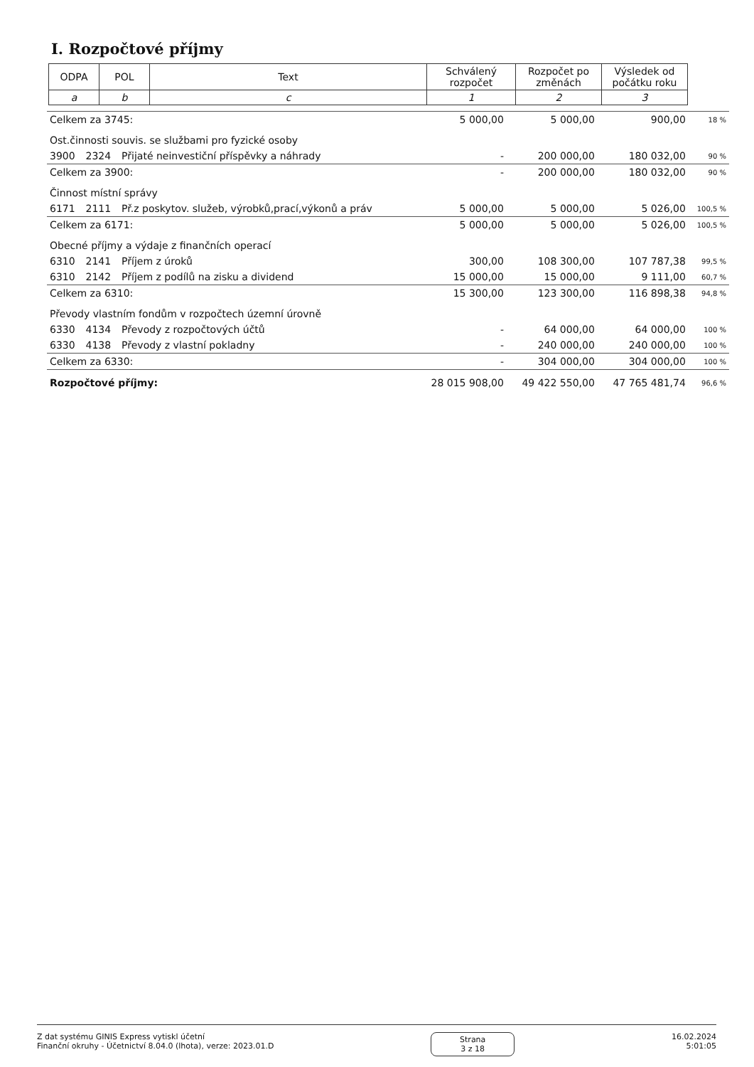I. Rozpočtové příjmy
| ODPA | POL | Text | Schválený rozpočet | Rozpočet po změnách | Výsledek od počátku roku |
| a | b | c | 1 | 2 | 3 |
| Celkem za 3745: | | | 5 000,00 | 5 000,00 | 900,00 | 18 % |
| Ost.činnosti souvis. se službami pro fyzické osoby | | | | | | |
| 3900 | 2324 | Přijaté neinvestiční příspěvky a náhrady | - | 200 000,00 | 180 032,00 | 90 % |
| Celkem za 3900: | | | - | 200 000,00 | 180 032,00 | 90 % |
| Činnost místní správy | | | | | | |
| 6171 | 2111 | Př.z poskytov. služeb, výrobků,prací,výkonů a práv | 5 000,00 | 5 000,00 | 5 026,00 | 100,5 % |
| Celkem za 6171: | | | 5 000,00 | 5 000,00 | 5 026,00 | 100,5 % |
| Obecné příjmy a výdaje z finančních operací | | | | | | |
| 6310 | 2141 | Příjem z úroků | 300,00 | 108 300,00 | 107 787,38 | 99,5 % |
| 6310 | 2142 | Příjem z podílů na zisku a dividend | 15 000,00 | 15 000,00 | 9 111,00 | 60,7 % |
| Celkem za 6310: | | | 15 300,00 | 123 300,00 | 116 898,38 | 94,8 % |
| Převody vlastním fondům v rozpočtech územní úrovně | | | | | | |
| 6330 | 4134 | Převody z rozpočtových účtů | - | 64 000,00 | 64 000,00 | 100 % |
| 6330 | 4138 | Převody z vlastní pokladny | - | 240 000,00 | 240 000,00 | 100 % |
| Celkem za 6330: | | | - | 304 000,00 | 304 000,00 | 100 % |
| Rozpočtové příjmy: | | | 28 015 908,00 | 49 422 550,00 | 47 765 481,74 | 96,6 % |
Z dat systému GINIS Express vytiskl účetní
Finanční okruhy - Účetnictví 8.04.0 (lhota), verze: 2023.01.D
Strana
3 z 18
16.02.2024
5:01:05